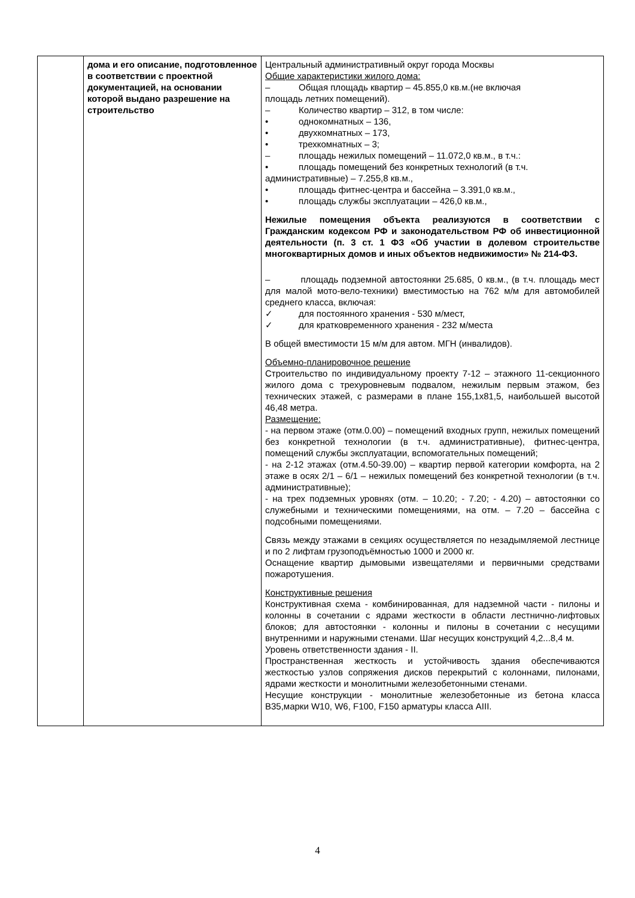| | дома и его описание, подготовленное в соответствии с проектной документацией, на основании которой выдано разрешение на строительство | Центральный административный округ города Москвы Общие характеристики жилого дома: – Общая площадь квартир – 45.855,0 кв.м.(не включая площадь летних помещений). – Количество квартир – 312, в том числе: • однокомнатных – 136, • двухкомнатных – 173, • трехкомнатных – 3; – площадь нежилых помещений – 11.072,0 кв.м., в т.ч.: • площадь помещений без конкретных технологий (в т.ч. административные) – 7.255,8 кв.м., • площадь фитнес-центра и бассейна – 3.391,0 кв.м., • площадь службы эксплуатации – 426,0 кв.м., Нежилые помещения объекта реализуются в соответствии с Гражданским кодексом РФ и законодательством РФ об инвестиционной деятельности (п. 3 ст. 1 ФЗ «Об участии в долевом строительстве многоквартирных домов и иных объектов недвижимости» № 214-ФЗ. – площадь подземной автостоянки 25.685, 0 кв.м., (в т.ч. площадь мест для малой мото-вело-техники) вместимостью на 762 м/м для автомобилей среднего класса, включая: ✓ для постоянного хранения - 530 м/мест, ✓ для кратковременного хранения - 232 м/места В общей вместимости 15 м/м для автом. МГН (инвалидов). Объемно-планировочное решение Строительство по индивидуальному проекту 7-12 – этажного 11-секционного жилого дома с трехуровневым подвалом, нежилым первым этажом, без технических этажей, с размерами в плане 155,1х81,5, наибольшей высотой 46,48 метра. Размещение: - на первом этаже (отм.0.00) – помещений входных групп, нежилых помещений без конкретной технологии (в т.ч. административные), фитнес-центра, помещений службы эксплуатации, вспомогательных помещений; - на 2-12 этажах (отм.4.50-39.00) – квартир первой категории комфорта, на 2 этаже в осях 2/1 – 6/1 – нежилых помещений без конкретной технологии (в т.ч. административные); - на трех подземных уровнях (отм. – 10.20; - 7.20; - 4.20) – автостоянки со служебными и техническими помещениями, на отм. – 7.20 – бассейна с подсобными помещениями. Связь между этажами в секциях осуществляется по незадымляемой лестнице и по 2 лифтам грузоподъёмностью 1000 и 2000 кг. Оснащение квартир дымовыми извещателями и первичными средствами пожаротушения. Конструктивные решения Конструктивная схема - комбинированная, для надземной части - пилоны и колонны в сочетании с ядрами жесткости в области лестнично-лифтовых блоков; для автостоянки - колонны и пилоны в сочетании с несущими внутренними и наружными стенами. Шаг несущих конструкций 4,2...8,4 м. Уровень ответственности здания - II. Пространственная жесткость и устойчивость здания обеспечиваются жесткостью узлов сопряжения дисков перекрытий с колоннами, пилонами, ядрами жесткости и монолитными железобетонными стенами. Несущие конструкции - монолитные железобетонные из бетона класса В35,марки W10, W6, F100, F150 арматуры класса AIII. |
4